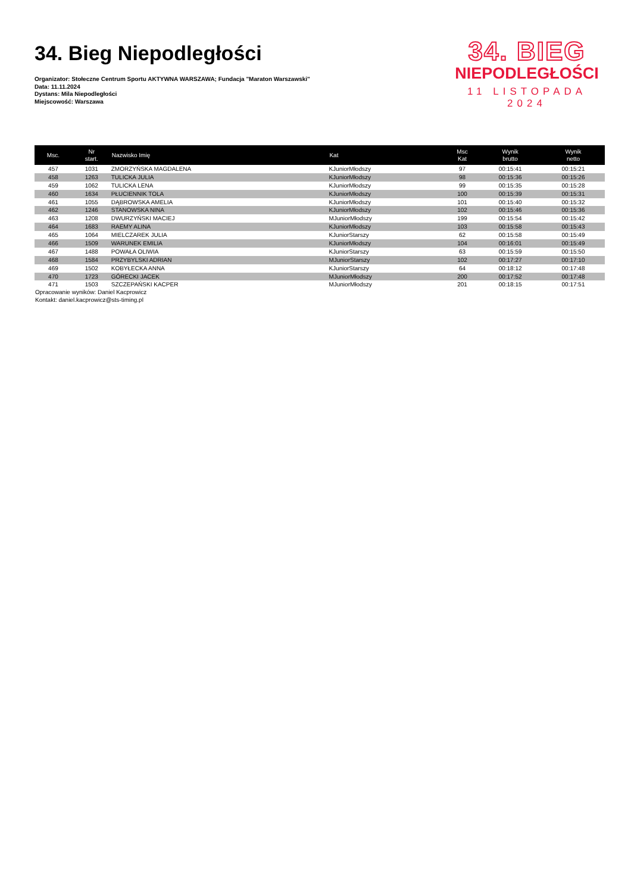34. Bieg Niepodległości
Organizator: Stołeczne Centrum Sportu AKTYWNA WARSZAWA; Fundacja "Maraton Warszawski"
Data: 11.11.2024
Dystans: Mila Niepodległości
Miejscowość: Warszawa
34. BIEG
NIEPODLEGŁOŚCI
11 LISTOPADA 2024
| Msc. | Nr start. | Nazwisko Imię | Kat | Msc Kat | Wynik brutto | Wynik netto |
| --- | --- | --- | --- | --- | --- | --- |
| 457 | 1031 | ZMORZYŃSKA MAGDALENA | KJuniorMłodszy | 97 | 00:15:41 | 00:15:21 |
| 458 | 1263 | TULICKA JULIA | KJuniorMłodszy | 98 | 00:15:36 | 00:15:26 |
| 459 | 1062 | TULICKA LENA | KJuniorMłodszy | 99 | 00:15:35 | 00:15:28 |
| 460 | 1634 | PŁUCIENNIK TOLA | KJuniorMłodszy | 100 | 00:15:39 | 00:15:31 |
| 461 | 1055 | DĄBROWSKA AMELIA | KJuniorMłodszy | 101 | 00:15:40 | 00:15:32 |
| 462 | 1246 | STANOWSKA NINA | KJuniorMłodszy | 102 | 00:15:46 | 00:15:36 |
| 463 | 1208 | DWURZYŃSKI MACIEJ | MJuniorMłodszy | 199 | 00:15:54 | 00:15:42 |
| 464 | 1683 | RAEMY ALINA | KJuniorMłodszy | 103 | 00:15:58 | 00:15:43 |
| 465 | 1064 | MIELCZAREK JULIA | KJuniorStarszy | 62 | 00:15:58 | 00:15:49 |
| 466 | 1509 | WARUNEK EMILIA | KJuniorMłodszy | 104 | 00:16:01 | 00:15:49 |
| 467 | 1488 | POWAŁA OLIWIA | KJuniorStarszy | 63 | 00:15:59 | 00:15:50 |
| 468 | 1584 | PRZYBYLSKI ADRIAN | MJuniorStarszy | 102 | 00:17:27 | 00:17:10 |
| 469 | 1502 | KOBYŁECKA ANNA | KJuniorStarszy | 64 | 00:18:12 | 00:17:48 |
| 470 | 1723 | GÓRECKI JACEK | MJuniorMłodszy | 200 | 00:17:52 | 00:17:48 |
| 471 | 1503 | SZCZEPAŃSKI KACPER | MJuniorMłodszy | 201 | 00:18:15 | 00:17:51 |
Opracowanie wyników: Daniel Kacprowicz
Kontakt: daniel.kacprowicz@sts-timing.pl